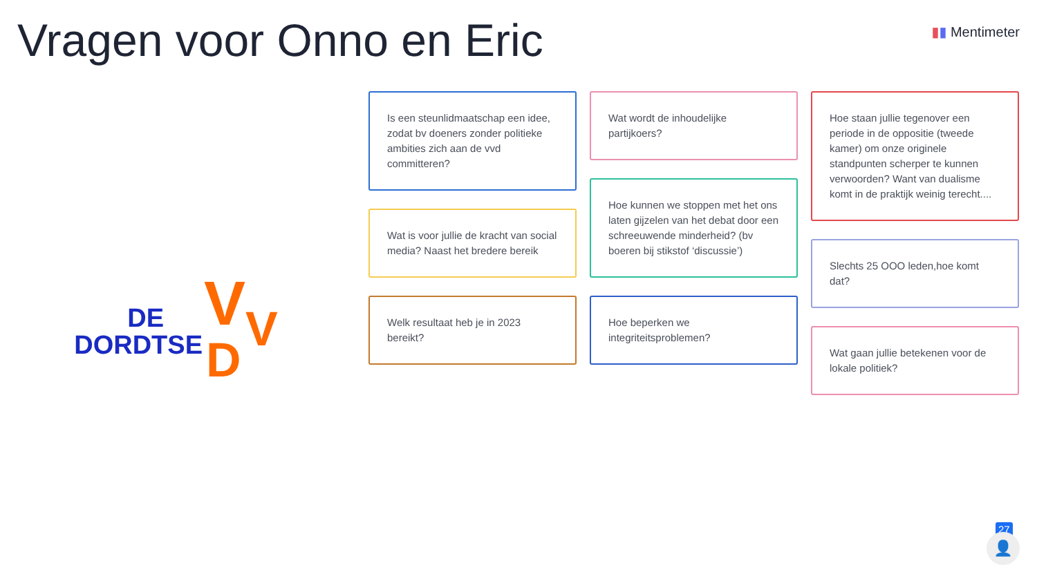Vragen voor Onno en Eric ▮▮ Mentimeter
DE
DORDTSE
V
V
D
Is een steunlidmaatschap een idee, zodat bv doeners zonder politieke ambities zich aan de vvd committeren?
Wat is voor jullie de kracht van social media? Naast het bredere bereik
Welk resultaat heb je in 2023 bereikt?
Wat wordt de inhoudelijke partijkoers?
Hoe kunnen we stoppen met het ons laten gijzelen van het debat door een schreeuwende minderheid? (bv boeren bij stikstof ‘discussie’)
Hoe beperken we integriteitsproblemen?
Hoe staan jullie tegenover een periode in de oppositie (tweede kamer) om onze originele standpunten scherper te kunnen verwoorden? Want van dualisme komt in de praktijk weinig terecht....
Slechts 25 OOO leden,hoe komt dat?
Wat gaan jullie betekenen voor de lokale politiek?
27
👤